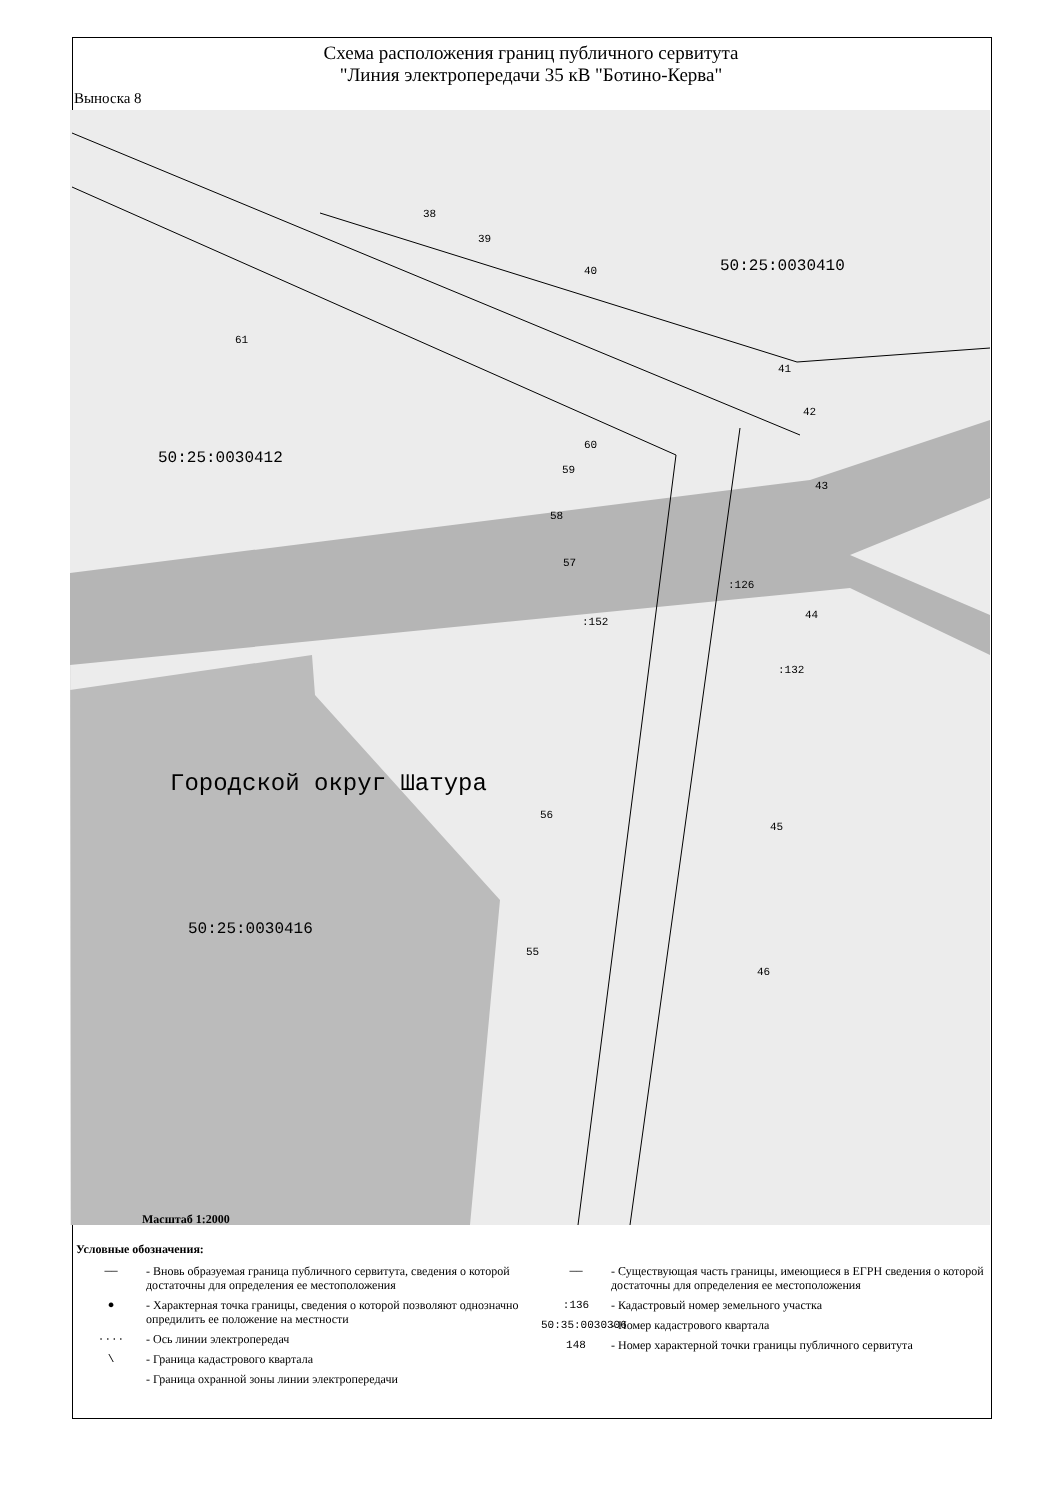Схема расположения границ публичного сервитута
"Линия электропередачи 35 кВ "Ботино-Керва"
Выноска 8
50:25:0030410
50:25:0030412
Городской округ Шатура
50:25:0030416
38
39
40
61
41
42
43
60
59
58
57
:126
:152
44
:132
56
45
55
46
Масштаб 1:2000
Условные обозначения:
—— - Вновь образуемая граница публичного сервитута, сведения о которой достаточны для определения ее местоположения
● - Характерная точка границы, сведения о которой позволяют однозначно опредилить ее положение на местности
···· - Ось линии электропередач
\ - Граница кадастрового квартала
- Граница охранной зоны линии электропередачи
—— - Существующая часть границы, имеющиеся в ЕГРН сведения о которой достаточны для определения ее местоположения
:136 - Кадастровый номер земельного участка
50:35:0030306 - Номер кадастрового квартала
148 - Номер характерной точки границы публичного сервитута